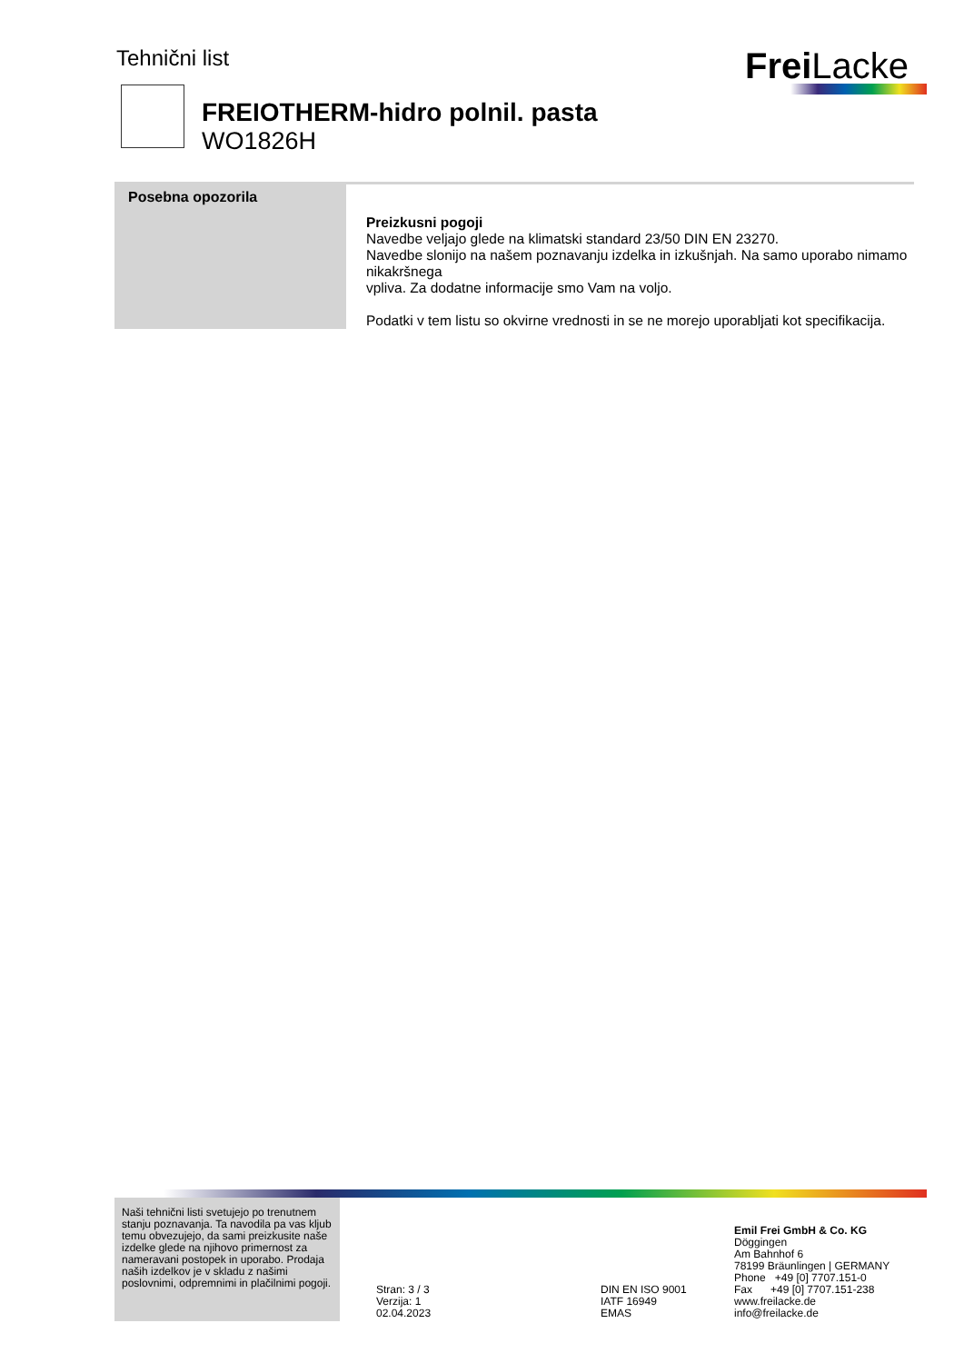Tehnični list Frei Lacke
FREIOTHERM-hidro polnil. pasta
WO1826H
Posebna opozorila
Preizkusni pogoji
Navedbe veljajo glede na klimatski standard 23/50 DIN EN 23270.
Navedbe slonijo na našem poznavanju izdelka in izkušnjah. Na samo uporabo nimamo nikakršnega
vpliva. Za dodatne informacije smo Vam na voljo.
Podatki v tem listu so okvirne vrednosti in se ne morejo uporabljati kot specifikacija.
Naši tehnični listi svetujejo po trenutnem stanju poznavanja. Ta navodila pa vas kljub temu obvezujejo, da sami preizkusite naše izdelke glede na njihovo primernost za nameravani postopek in uporabo. Prodaja naših izdelkov je v skladu z našimi poslovnimi, odpremnimi in plačilnimi pogoji.
Stran: 3 / 3
Verzija: 1
02.04.2023
DIN EN ISO 9001
IATF 16949
EMAS
Emil Frei GmbH & Co. KG
Döggingen
Am Bahnhof 6
78199 Bräunlingen | GERMANY
Phone +49 [0] 7707.151-0
Fax +49 [0] 7707.151-238
www.freilacke.de
info@freilacke.de